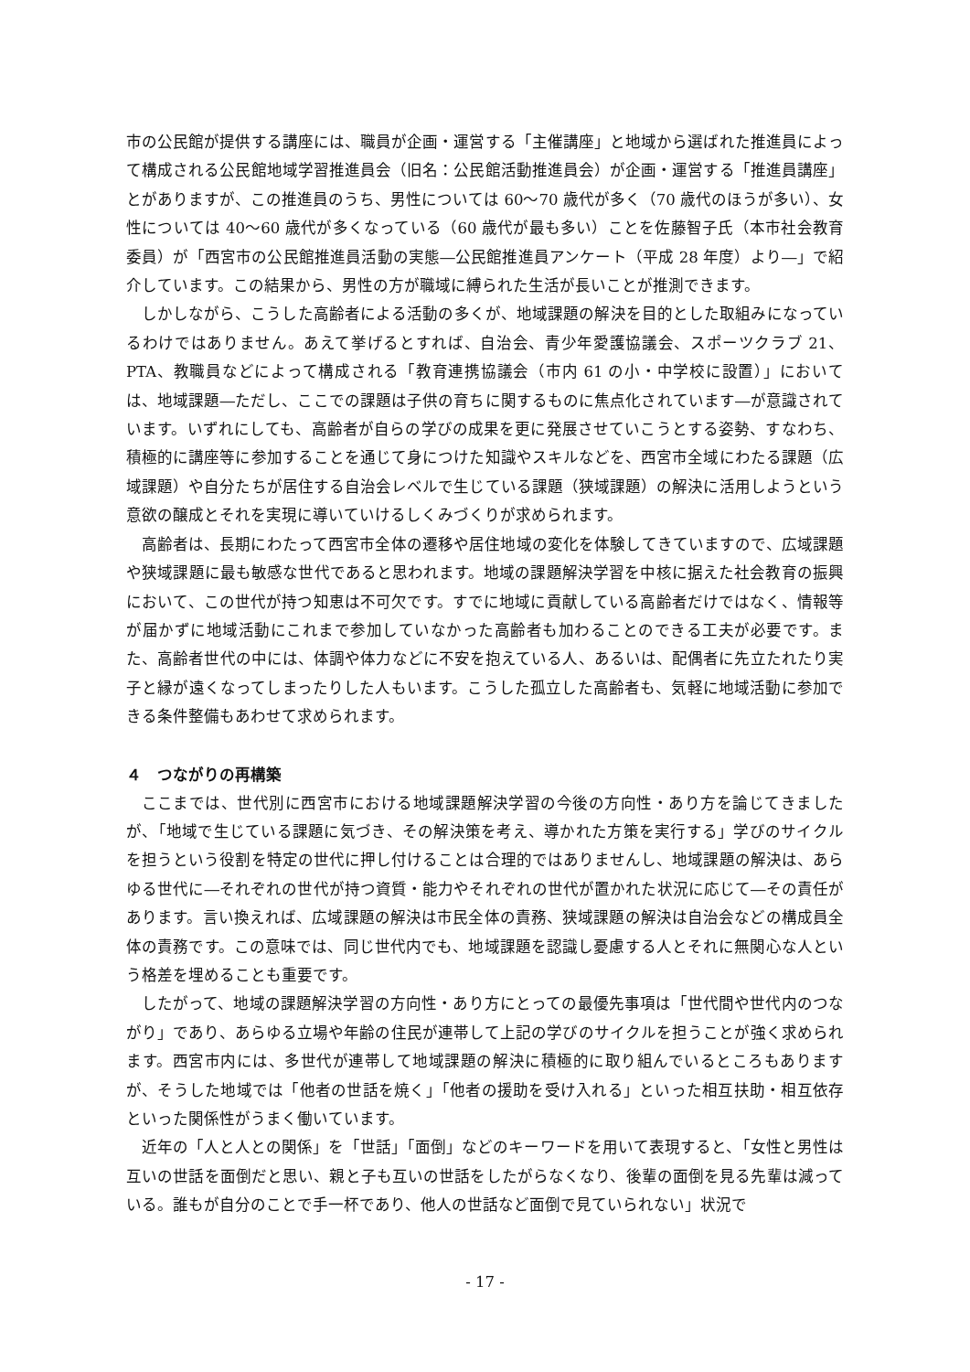市の公民館が提供する講座には、職員が企画・運営する「主催講座」と地域から選ばれた推進員によって構成される公民館地域学習推進員会（旧名：公民館活動推進員会）が企画・運営する「推進員講座」とがありますが、この推進員のうち、男性については 60〜70 歳代が多く（70 歳代のほうが多い）、女性については 40〜60 歳代が多くなっている（60 歳代が最も多い）ことを佐藤智子氏（本市社会教育委員）が「西宮市の公民館推進員活動の実態―公民館推進員アンケート（平成 28 年度）より―」で紹介しています。この結果から、男性の方が職域に縛られた生活が長いことが推測できます。
しかしながら、こうした高齢者による活動の多くが、地域課題の解決を目的とした取組みになっているわけではありません。あえて挙げるとすれば、自治会、青少年愛護協議会、スポーツクラブ 21、PTA、教職員などによって構成される「教育連携協議会（市内 61 の小・中学校に設置）」においては、地域課題―ただし、ここでの課題は子供の育ちに関するものに焦点化されています―が意識されています。いずれにしても、高齢者が自らの学びの成果を更に発展させていこうとする姿勢、すなわち、積極的に講座等に参加することを通じて身につけた知識やスキルなどを、西宮市全域にわたる課題（広域課題）や自分たちが居住する自治会レベルで生じている課題（狭域課題）の解決に活用しようという意欲の醸成とそれを実現に導いていけるしくみづくりが求められます。
高齢者は、長期にわたって西宮市全体の遷移や居住地域の変化を体験してきていますので、広域課題や狭域課題に最も敏感な世代であると思われます。地域の課題解決学習を中核に据えた社会教育の振興において、この世代が持つ知恵は不可欠です。すでに地域に貢献している高齢者だけではなく、情報等が届かずに地域活動にこれまで参加していなかった高齢者も加わることのできる工夫が必要です。また、高齢者世代の中には、体調や体力などに不安を抱えている人、あるいは、配偶者に先立たれたり実子と縁が遠くなってしまったりした人もいます。こうした孤立した高齢者も、気軽に地域活動に参加できる条件整備もあわせて求められます。
４　つながりの再構築
ここまでは、世代別に西宮市における地域課題解決学習の今後の方向性・あり方を論じてきましたが、「地域で生じている課題に気づき、その解決策を考え、導かれた方策を実行する」学びのサイクルを担うという役割を特定の世代に押し付けることは合理的ではありませんし、地域課題の解決は、あらゆる世代に―それぞれの世代が持つ資質・能力やそれぞれの世代が置かれた状況に応じて―その責任があります。言い換えれば、広域課題の解決は市民全体の責務、狭域課題の解決は自治会などの構成員全体の責務です。この意味では、同じ世代内でも、地域課題を認識し憂慮する人とそれに無関心な人という格差を埋めることも重要です。
したがって、地域の課題解決学習の方向性・あり方にとっての最優先事項は「世代間や世代内のつながり」であり、あらゆる立場や年齢の住民が連帯して上記の学びのサイクルを担うことが強く求められます。西宮市内には、多世代が連帯して地域課題の解決に積極的に取り組んでいるところもありますが、そうした地域では「他者の世話を焼く」「他者の援助を受け入れる」といった相互扶助・相互依存といった関係性がうまく働いています。
近年の「人と人との関係」を「世話」「面倒」などのキーワードを用いて表現すると、「女性と男性は互いの世話を面倒だと思い、親と子も互いの世話をしたがらなくなり、後輩の面倒を見る先輩は減っている。誰もが自分のことで手一杯であり、他人の世話など面倒で見ていられない」状況で
- 17 -